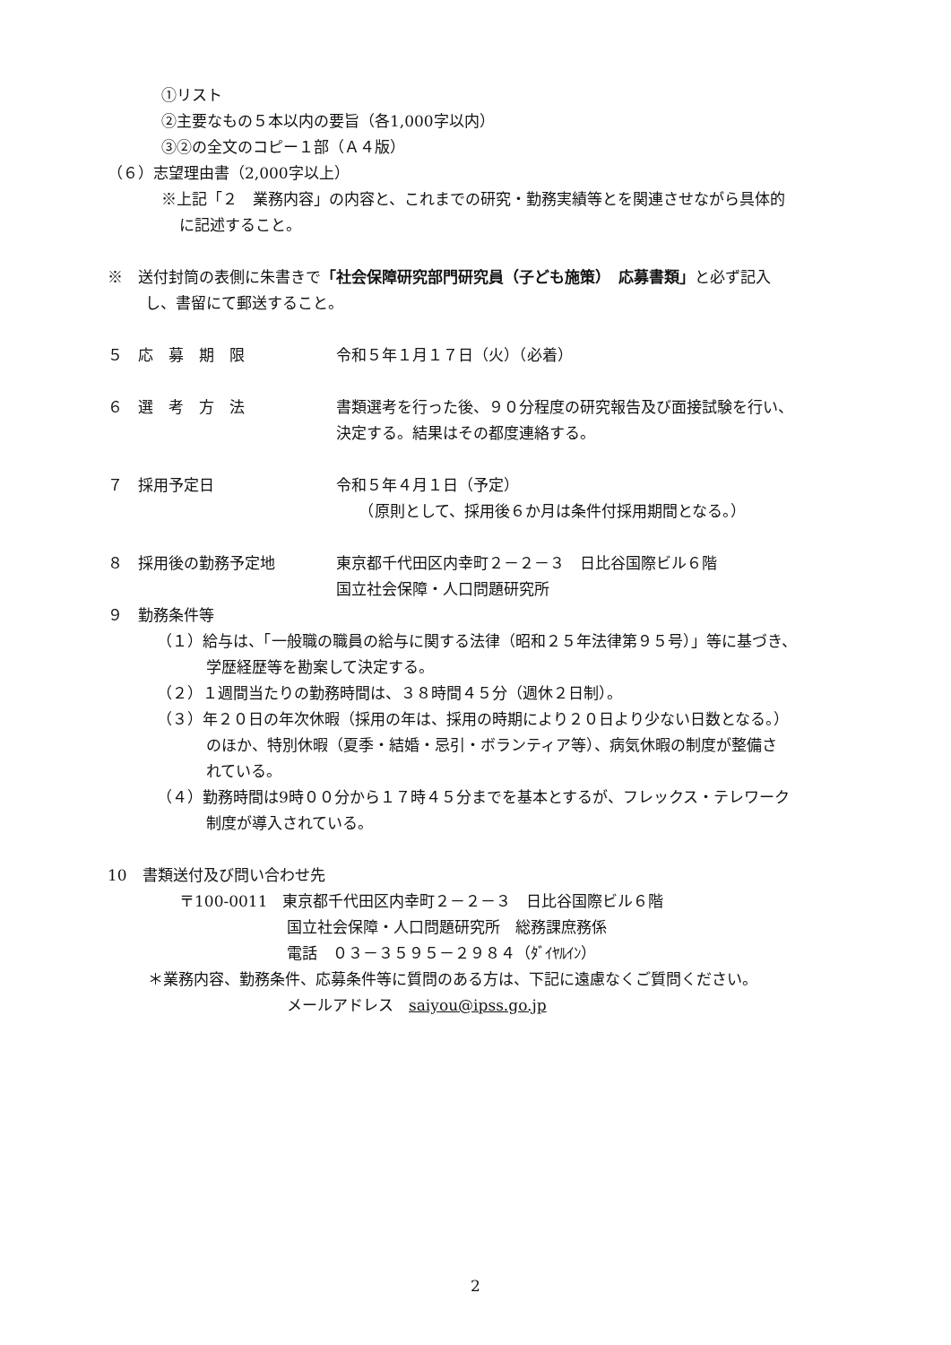①リスト
②主要なもの５本以内の要旨（各1,000字以内）
③②の全文のコピー１部（Ａ４版）
（６）志望理由書（2,000字以上）
※上記「２　業務内容」の内容と、これまでの研究・勤務実績等とを関連させながら具体的
に記述すること。
※　送付封筒の表側に朱書きで「社会保障研究部門研究員（子ども施策）　応募書類」と必ず記入
し、書留にて郵送すること。
５　応　募　期　限 令和５年１月１７日（火）（必着）
６　選　考　方　法 書類選考を行った後、９０分程度の研究報告及び面接試験を行い、
決定する。結果はその都度連絡する。
７　採用予定日 令和５年４月１日（予定）
　　（原則として、採用後６か月は条件付採用期間となる。）
８　採用後の勤務予定地 東京都千代田区内幸町２－２－３　日比谷国際ビル６階
国立社会保障・人口問題研究所
９　勤務条件等
（１）給与は、「一般職の職員の給与に関する法律（昭和２５年法律第９５号）」等に基づき、
学歴経歴等を勘案して決定する。
（２）１週間当たりの勤務時間は、３８時間４５分（週休２日制）。
（３）年２０日の年次休暇（採用の年は、採用の時期により２０日より少ない日数となる。）
のほか、特別休暇（夏季・結婚・忌引・ボランティア等）、病気休暇の制度が整備さ
れている。
（４）勤務時間は9時００分から１７時４５分までを基本とするが、フレックス・テレワーク
制度が導入されている。
10　書類送付及び問い合わせ先
〒100-0011　東京都千代田区内幸町２－２－３　日比谷国際ビル６階
国立社会保障・人口問題研究所　総務課庶務係
電話　０３－３５９５－２９８４（ﾀﾞｲﾔﾙｲﾝ）
＊業務内容、勤務条件、応募条件等に質問のある方は、下記に遠慮なくご質問ください。
メールアドレス　saiyou@ipss.go.jp
2